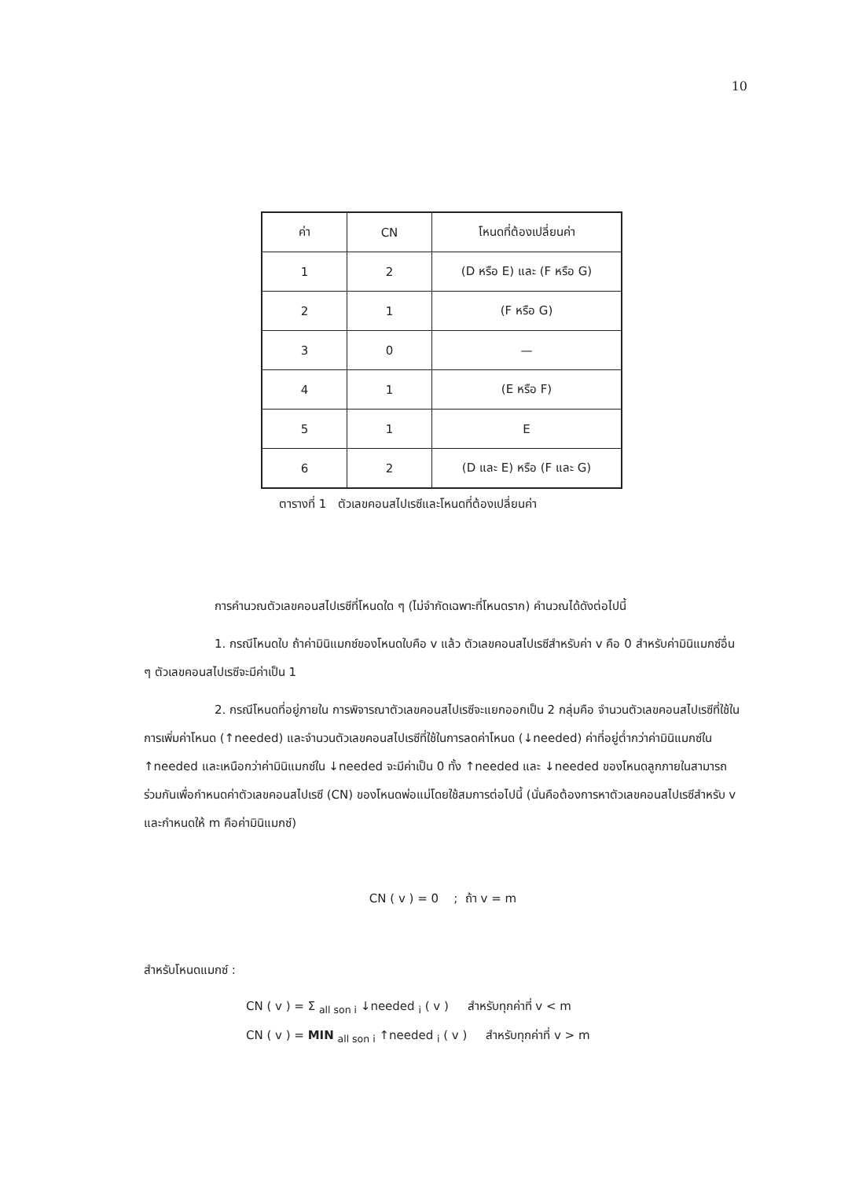10
| ค่า | CN | โหนดที่ต้องเปลี่ยนค่า |
| 1 | 2 | (D หรือ E) และ (F หรือ G) |
| 2 | 1 | (F หรือ G) |
| 3 | 0 | — |
| 4 | 1 | (E หรือ F) |
| 5 | 1 | E |
| 6 | 2 | (D และ E) หรือ (F และ G) |
ตารางที่ 1 ตัวเลขคอนสไปเรซีและโหนดที่ต้องเปลี่ยนค่า
การคำนวณตัวเลขคอนสไปเรซีที่โหนดใด ๆ (ไม่จำกัดเฉพาะที่โหนดราก) คำนวณได้ดังต่อไปนี้
1. กรณีโหนดใบ ถ้าค่ามินิแมกซ์ของโหนดใบคือ v แล้ว ตัวเลขคอนสไปเรซีสำหรับค่า v คือ 0 สำหรับค่ามินิแมกซ์อื่น ๆ ตัวเลขคอนสไปเรซีจะมีค่าเป็น 1
2. กรณีโหนดที่อยู่ภายใน การพิจารณาตัวเลขคอนสไปเรซีจะแยกออกเป็น 2 กลุ่มคือ จำนวนตัวเลขคอนสไปเรซีที่ใช้ในการเพิ่มค่าโหนด (↑needed) และจำนวนตัวเลขคอนสไปเรซีที่ใช้ในการลดค่าโหนด (↓needed) ค่าที่อยู่ต่ำกว่าค่ามินิแมกซ์ใน ↑needed และเหนือกว่าค่ามินิแมกซ์ใน ↓needed จะมีค่าเป็น 0 ทั้ง ↑needed และ ↓needed ของโหนดลูกภายในสามารถร่วมกันเพื่อกำหนดค่าตัวเลขคอนสไปเรซี (CN) ของโหนดพ่อแม่โดยใช้สมการต่อไปนี้ (นั่นคือต้องการหาตัวเลขคอนสไปเรซีสำหรับ v และกำหนดให้ m คือค่ามินิแมกซ์)
CN ( v ) = 0 ; ถ้า v = m
สำหรับโหนดแมกซ์ :
CN ( v ) = Σ <sub>all son i</sub> ↓needed <sub>i</sub> ( v ) สำหรับทุกค่าที่ v < m
CN ( v ) = MIN <sub>all son i</sub> ↑needed <sub>i</sub> ( v ) สำหรับทุกค่าที่ v > m